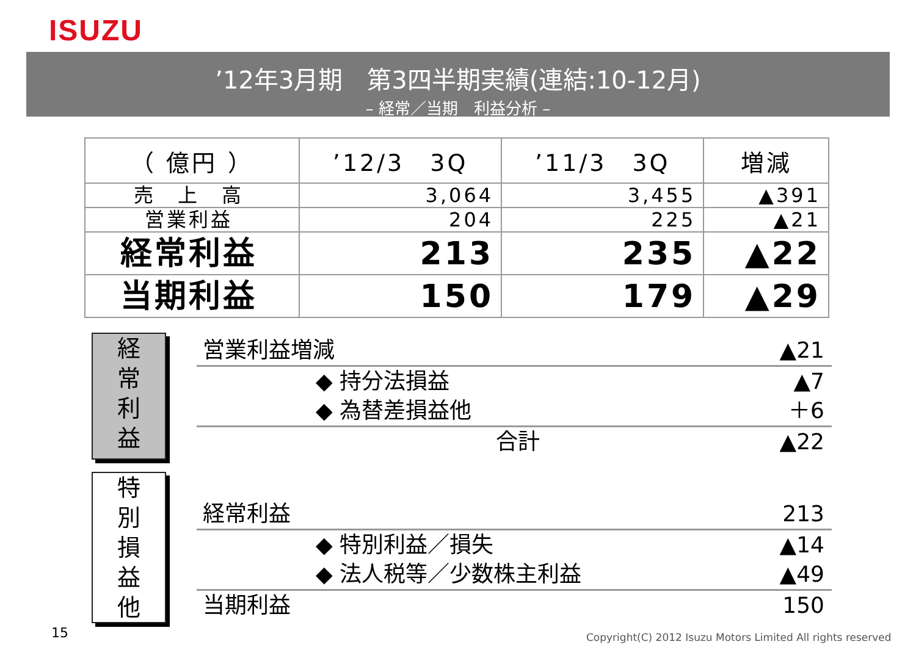ISUZU
’12年3月期　第3四半期実績(連結:10-12月)
– 経常／当期　利益分析 –
| （ 億円 ） | ’12/3 3Q | ’11/3 3Q | 増減 |
| --- | --- | --- | --- |
| 売 上 高 | 3,064 | 3,455 | ▲391 |
| 営業利益 | 204 | 225 | ▲21 |
| 経常利益 | 213 | 235 | ▲22 |
| 当期利益 | 150 | 179 | ▲29 |
経
常
利
益
特
別
損
益
他
営業利益増減 ▲21
◆ 持分法損益 ▲7
◆ 為替差損益他 ＋6
合計 ▲22
経常利益 213
◆ 特別利益／損失 ▲14
◆ 法人税等／少数株主利益 ▲49
当期利益 150
15
Copyright(C) 2012 Isuzu Motors Limited All rights reserved